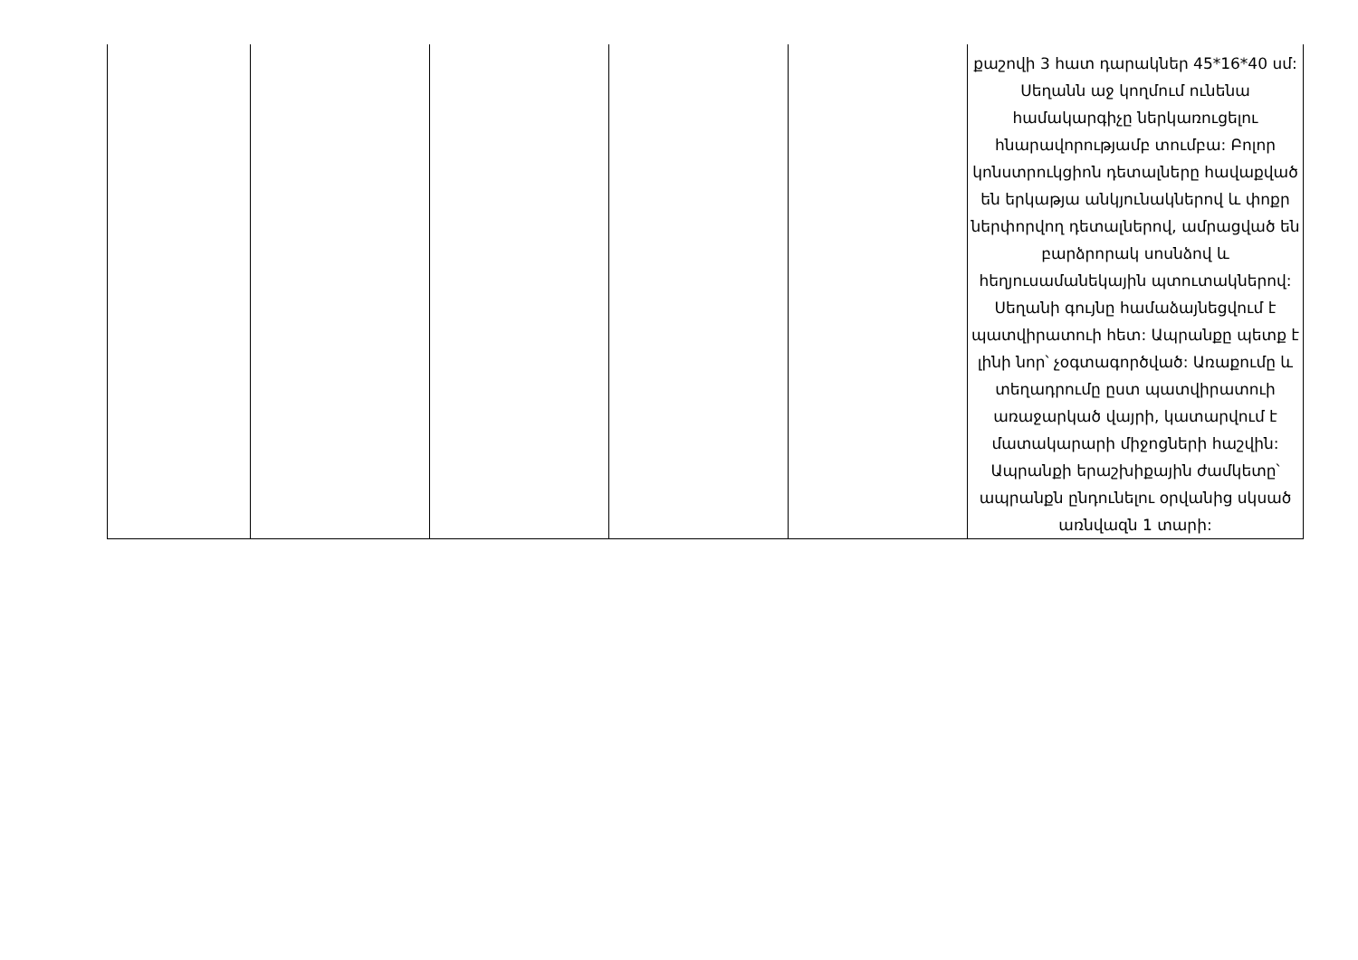| | | | | | քաշովի 3 հատ դարակներ 45*16*40 սմ: Սեղանն աջ կողմում ունենա համակարգիչը ներկառուցելու հնարավորությամբ տումբա: Բոլոր կոնստրուկցիոն դետալները հավաքված են երկաթյա անկյունակներով և փոքր ներփորվող դետալներով, ամրացված են բարձրորակ սոսնձով և հեղյուսամանեկային պտուտակներով: Սեղանի գույնը համաձայնեցվում է պատվիրատուի հետ: Ապրանքը պետք է լինի նոր՝ չօգտագործված: Առաքումը և տեղադրումը ըստ պատվիրատուի առաջարկած վայրի, կատարվում է մատակարարի միջոցների հաշվին: Ապրանքի երաշխիքային ժամկետը՝ ապրանքն ընդունելու օրվանից սկսած առնվազն 1 տարի: |